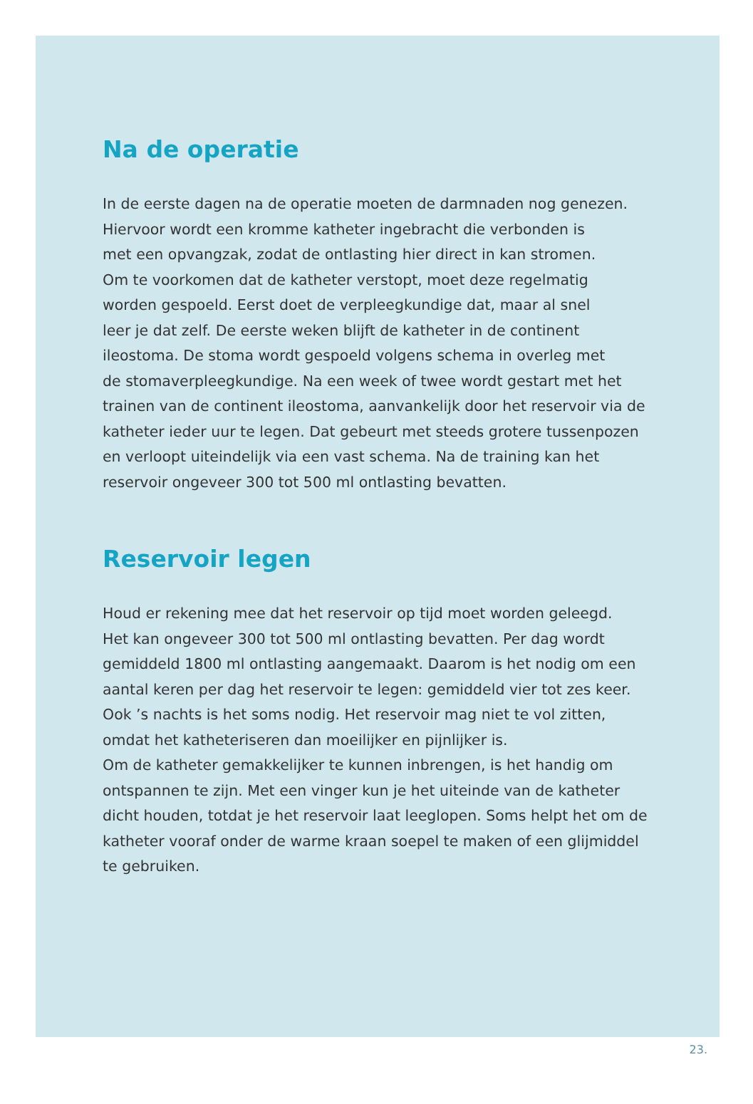Na de operatie
In de eerste dagen na de operatie moeten de darmnaden nog genezen.
Hiervoor wordt een kromme katheter ingebracht die verbonden is
met een opvangzak, zodat de ontlasting hier direct in kan stromen.
Om te voorkomen dat de katheter verstopt, moet deze regelmatig
worden gespoeld. Eerst doet de verpleegkundige dat, maar al snel
leer je dat zelf. De eerste weken blijft de katheter in de continent
ileostoma. De stoma wordt gespoeld volgens schema in overleg met
de stomaverpleegkundige. Na een week of twee wordt gestart met het
trainen van de continent ileostoma, aanvankelijk door het reservoir via de
katheter ieder uur te legen. Dat gebeurt met steeds grotere tussenpozen
en verloopt uiteindelijk via een vast schema. Na de training kan het
reservoir ongeveer 300 tot 500 ml ontlasting bevatten.
Reservoir legen
Houd er rekening mee dat het reservoir op tijd moet worden geleegd.
Het kan ongeveer 300 tot 500 ml ontlasting bevatten. Per dag wordt
gemiddeld 1800 ml ontlasting aangemaakt. Daarom is het nodig om een
aantal keren per dag het reservoir te legen: gemiddeld vier tot zes keer.
Ook ’s nachts is het soms nodig. Het reservoir mag niet te vol zitten,
omdat het katheteriseren dan moeilijker en pijnlijker is.
Om de katheter gemakkelijker te kunnen inbrengen, is het handig om
ontspannen te zijn. Met een vinger kun je het uiteinde van de katheter
dicht houden, totdat je het reservoir laat leeglopen. Soms helpt het om de
katheter vooraf onder de warme kraan soepel te maken of een glijmiddel
te gebruiken.
23.